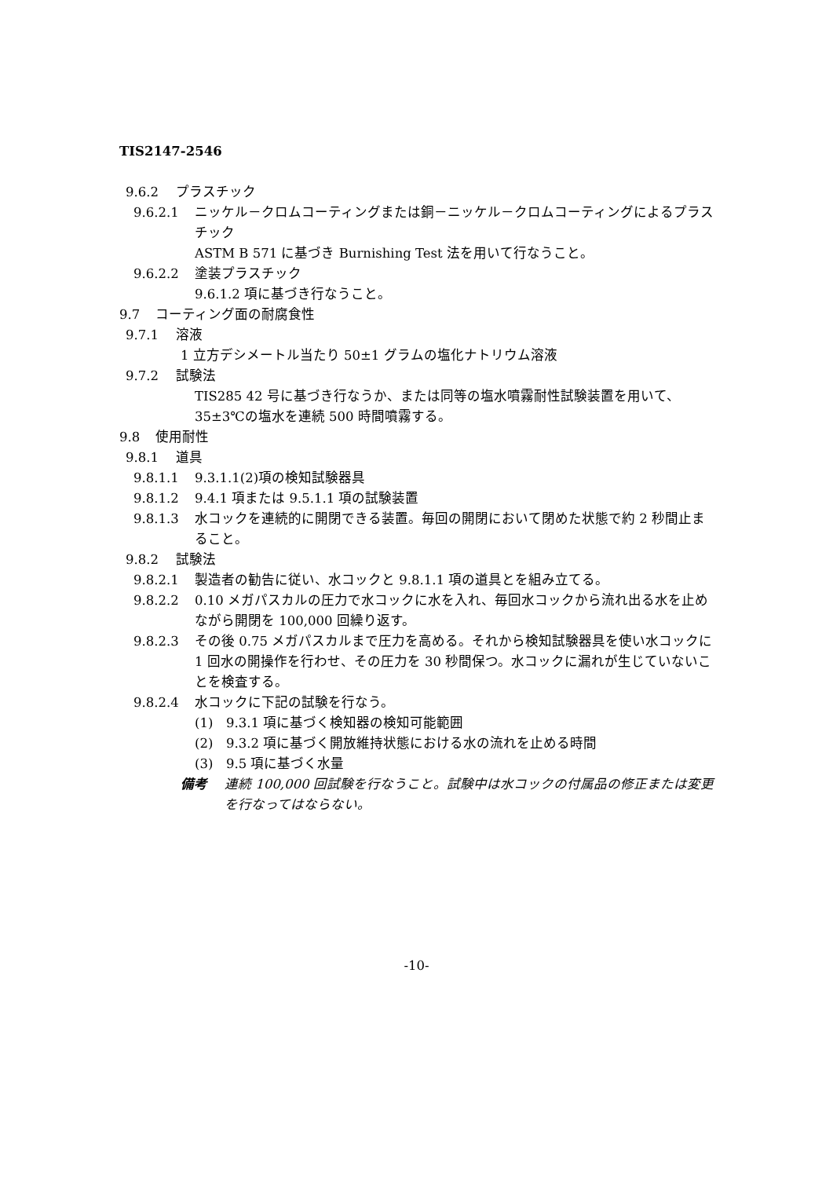TIS2147-2546
9.6.2 プラスチック
9.6.2.1 ニッケル－クロムコーティングまたは銅－ニッケル－クロムコーティングによるプラスチック
ASTM B 571 に基づき Burnishing Test 法を用いて行なうこと。
9.6.2.2 塗装プラスチック
9.6.1.2 項に基づき行なうこと。
9.7 コーティング面の耐腐食性
9.7.1 溶液
1 立方デシメートル当たり 50±1 グラムの塩化ナトリウム溶液
9.7.2 試験法
TIS285 42 号に基づき行なうか、または同等の塩水噴霧耐性試験装置を用いて、35±3℃の塩水を連続 500 時間噴霧する。
9.8 使用耐性
9.8.1 道具
9.8.1.1 9.3.1.1(2)項の検知試験器具
9.8.1.2 9.4.1 項または 9.5.1.1 項の試験装置
9.8.1.3 水コックを連続的に開閉できる装置。毎回の開閉において閉めた状態で約 2 秒間止まること。
9.8.2 試験法
9.8.2.1 製造者の勧告に従い、水コックと 9.8.1.1 項の道具とを組み立てる。
9.8.2.2 0.10 メガパスカルの圧力で水コックに水を入れ、毎回水コックから流れ出る水を止めながら開閉を 100,000 回繰り返す。
9.8.2.3 その後 0.75 メガパスカルまで圧力を高める。それから検知試験器具を使い水コックに 1 回水の開操作を行わせ、その圧力を 30 秒間保つ。水コックに漏れが生じていないことを検査する。
9.8.2.4 水コックに下記の試験を行なう。
(1) 9.3.1 項に基づく検知器の検知可能範囲
(2) 9.3.2 項に基づく開放維持状態における水の流れを止める時間
(3) 9.5 項に基づく水量
備考 連続 100,000 回試験を行なうこと。試験中は水コックの付属品の修正または変更を行なってはならない。
-10-